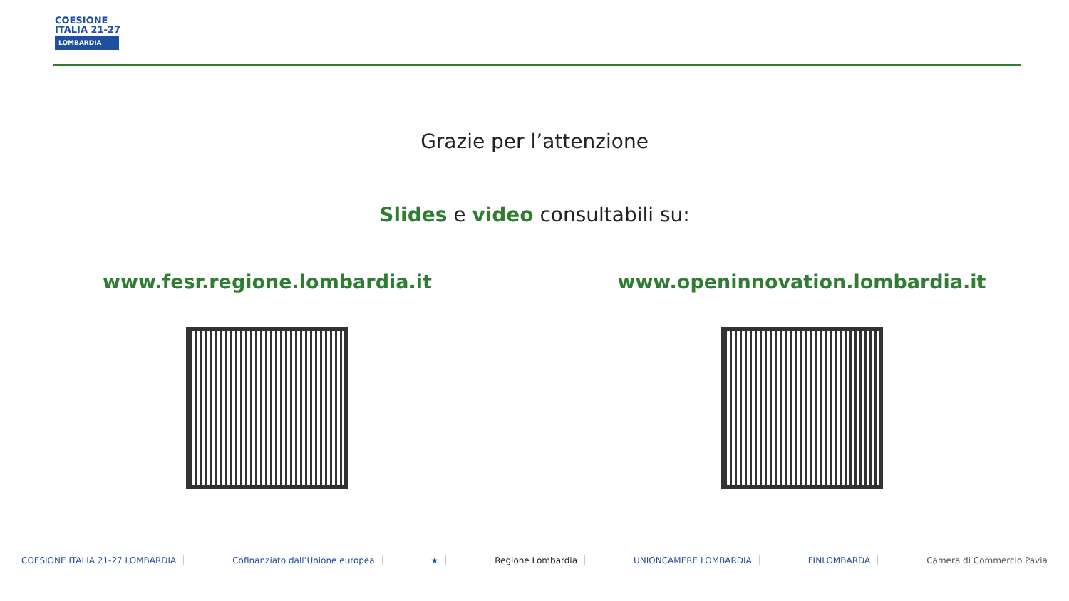COESIONE
ITALIA 21-27
LOMBARDIA
Grazie per l’attenzione
Slides e video consultabili su:
www.fesr.regione.lombardia.it www.openinnovation.lombardia.it
COESIONE ITALIA 21-27 LOMBARDIA Cofinanziato dall’Unione europea ★ Regione Lombardia UNIONCAMERE LOMBARDIA FINLOMBARDA Camera di Commercio Pavia